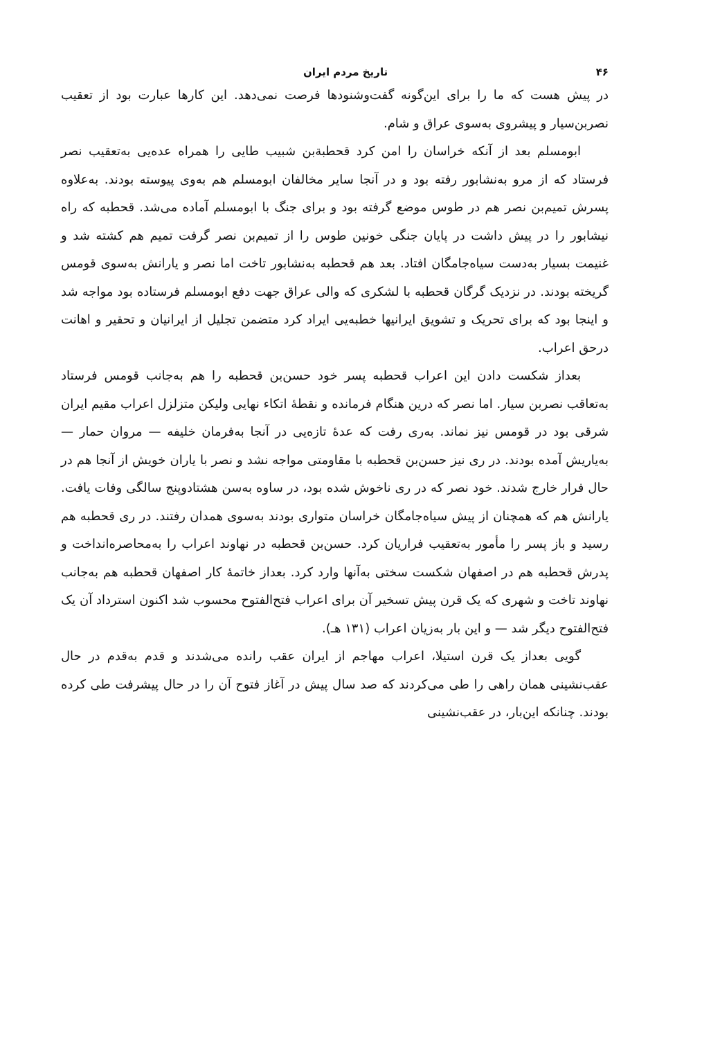۴۶ تاریخ مردم ایران
در پیش هست که ما را برای این‌گونه گفت‌وشنودها فرصت نمی‌دهد. این کارها عبارت بود از تعقیب نصربن‌سیار و پیشروی به‌سوی عراق و شام.
ابومسلم بعد از آنکه خراسان را امن کرد قحطبة‌بن شبیب طایی را همراه عده‌یی به‌تعقیب نصر فرستاد که از مرو به‌نشابور رفته بود و در آنجا سایر مخالفان ابومسلم هم به‌وی پیوسته بودند. به‌علاوه پسرش تمیم‌بن نصر هم در طوس موضع گرفته بود و برای جنگ با ابومسلم آماده می‌شد. قحطبه که راه نیشابور را در پیش داشت در پایان جنگی خونین طوس را از تمیم‌بن نصر گرفت تمیم هم کشته شد و غنیمت بسیار به‌دست سیاه‌جامگان افتاد. بعد هم قحطبه به‌نشابور تاخت اما نصر و یارانش به‌سوی قومس گریخته بودند. در نزدیک گرگان قحطبه با لشکری که والی عراق جهت دفع ابومسلم فرستاده بود مواجه شد و اینجا بود که برای تحریک و تشویق ایرانیها خطبه‌یی ایراد کرد متضمن تجلیل از ایرانیان و تحقیر و اهانت درحق اعراب.
بعداز شکست دادن این اعراب قحطبه پسر خود حسن‌بن قحطبه را هم به‌جانب قومس فرستاد به‌تعاقب نصربن سیار. اما نصر که درین هنگام فرمانده و نقطهٔ اتکاء نهایی ولیکن متزلزل اعراب مقیم ایران شرقی بود در قومس نیز نماند. به‌ری رفت که عدهٔ تازه‌یی در آنجا به‌فرمان خلیفه — مروان حمار — به‌یاریش آمده بودند. در ری نیز حسن‌بن قحطبه با مقاومتی مواجه نشد و نصر با یاران خویش از آنجا هم در حال فرار خارج شدند. خود نصر که در ری ناخوش شده بود، در ساوه به‌سن هشتادوپنج سالگی وفات یافت. یارانش هم که همچنان از پیش سیاه‌جامگان خراسان متواری بودند به‌سوی همدان رفتند. در ری قحطبه هم رسید و باز پسر را مأمور به‌تعقیب فراریان کرد. حسن‌بن قحطبه در نهاوند اعراب را به‌محاصره‌انداخت و پدرش قحطبه هم در اصفهان شکست سختی به‌آنها وارد کرد. بعداز خاتمهٔ کار اصفهان قحطبه هم به‌جانب نهاوند تاخت و شهری که یک قرن پیش تسخیر آن برای اعراب فتح‌الفتوح محسوب شد اکنون استرداد آن یک فتح‌الفتوح دیگر شد — و این بار به‌زیان اعراب (۱۳۱ هـ).
گویی بعداز یک قرن استیلا، اعراب مهاجم از ایران عقب رانده می‌شدند و قدم به‌قدم در حال عقب‌نشینی همان راهی را طی می‌کردند که صد سال پیش در آغاز فتوح آن را در حال پیشرفت طی کرده بودند. چنانکه این‌بار، در عقب‌نشینی